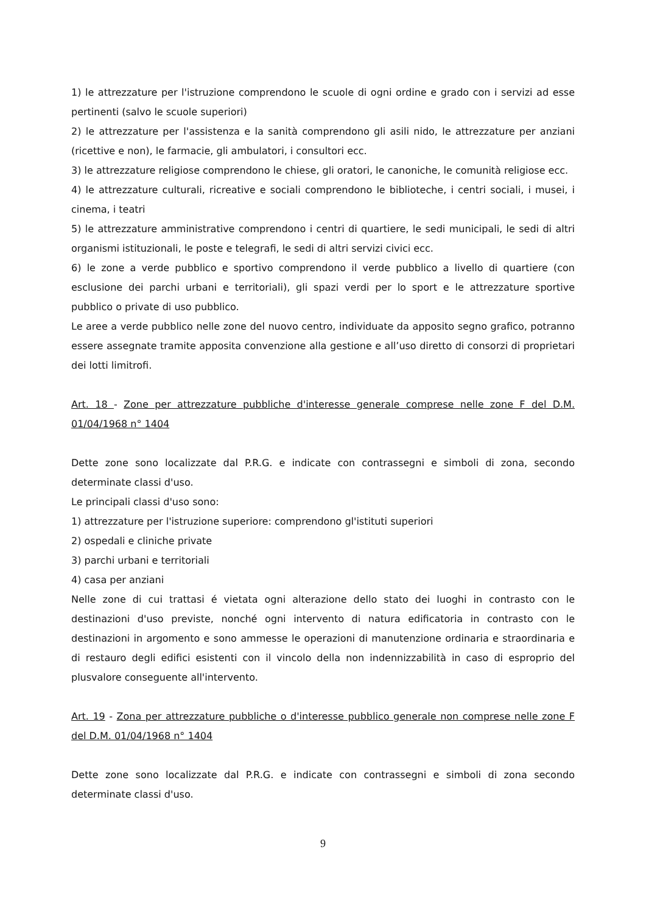1) le attrezzature per l'istruzione comprendono le scuole di ogni ordine e grado con i servizi ad esse pertinenti (salvo le scuole superiori)
2) le attrezzature per l'assistenza e la sanità comprendono gli asili nido, le attrezzature per anziani (ricettive e non), le farmacie, gli ambulatori, i consultori ecc.
3) le attrezzature religiose comprendono le chiese, gli oratori, le canoniche, le comunità religiose ecc.
4) le attrezzature culturali, ricreative e sociali comprendono le biblioteche, i centri sociali, i musei, i cinema, i teatri
5) le attrezzature amministrative comprendono i centri di quartiere, le sedi municipali, le sedi di altri organismi istituzionali, le poste e telegrafi, le sedi di altri servizi civici ecc.
6) le zone a verde pubblico e sportivo comprendono il verde pubblico a livello di quartiere (con esclusione dei parchi urbani e territoriali), gli spazi verdi per lo sport e le attrezzature sportive pubblico o private di uso pubblico.
Le aree a verde pubblico nelle zone del nuovo centro, individuate da apposito segno grafico, potranno essere assegnate tramite apposita convenzione alla gestione e all’uso diretto di consorzi di proprietari dei lotti limitrofi.
Art. 18 - Zone per attrezzature pubbliche d'interesse generale comprese nelle zone F del D.M. 01/04/1968 n° 1404
Dette zone sono localizzate dal P.R.G. e indicate con contrassegni e simboli di zona, secondo determinate classi d'uso.
Le principali classi d'uso sono:
1) attrezzature per l'istruzione superiore: comprendono gl'istituti superiori
2) ospedali e cliniche private
3) parchi urbani e territoriali
4) casa per anziani
Nelle zone di cui trattasi é vietata ogni alterazione dello stato dei luoghi in contrasto con le destinazioni d'uso previste, nonché ogni intervento di natura edificatoria in contrasto con le destinazioni in argomento e sono ammesse le operazioni di manutenzione ordinaria e straordinaria e di restauro degli edifici esistenti con il vincolo della non indennizzabilità in caso di esproprio del plusvalore conseguente all'intervento.
Art. 19 - Zona per attrezzature pubbliche o d'interesse pubblico generale non comprese nelle zone F del D.M. 01/04/1968 n° 1404
Dette zone sono localizzate dal P.R.G. e indicate con contrassegni e simboli di zona secondo determinate classi d'uso.
9